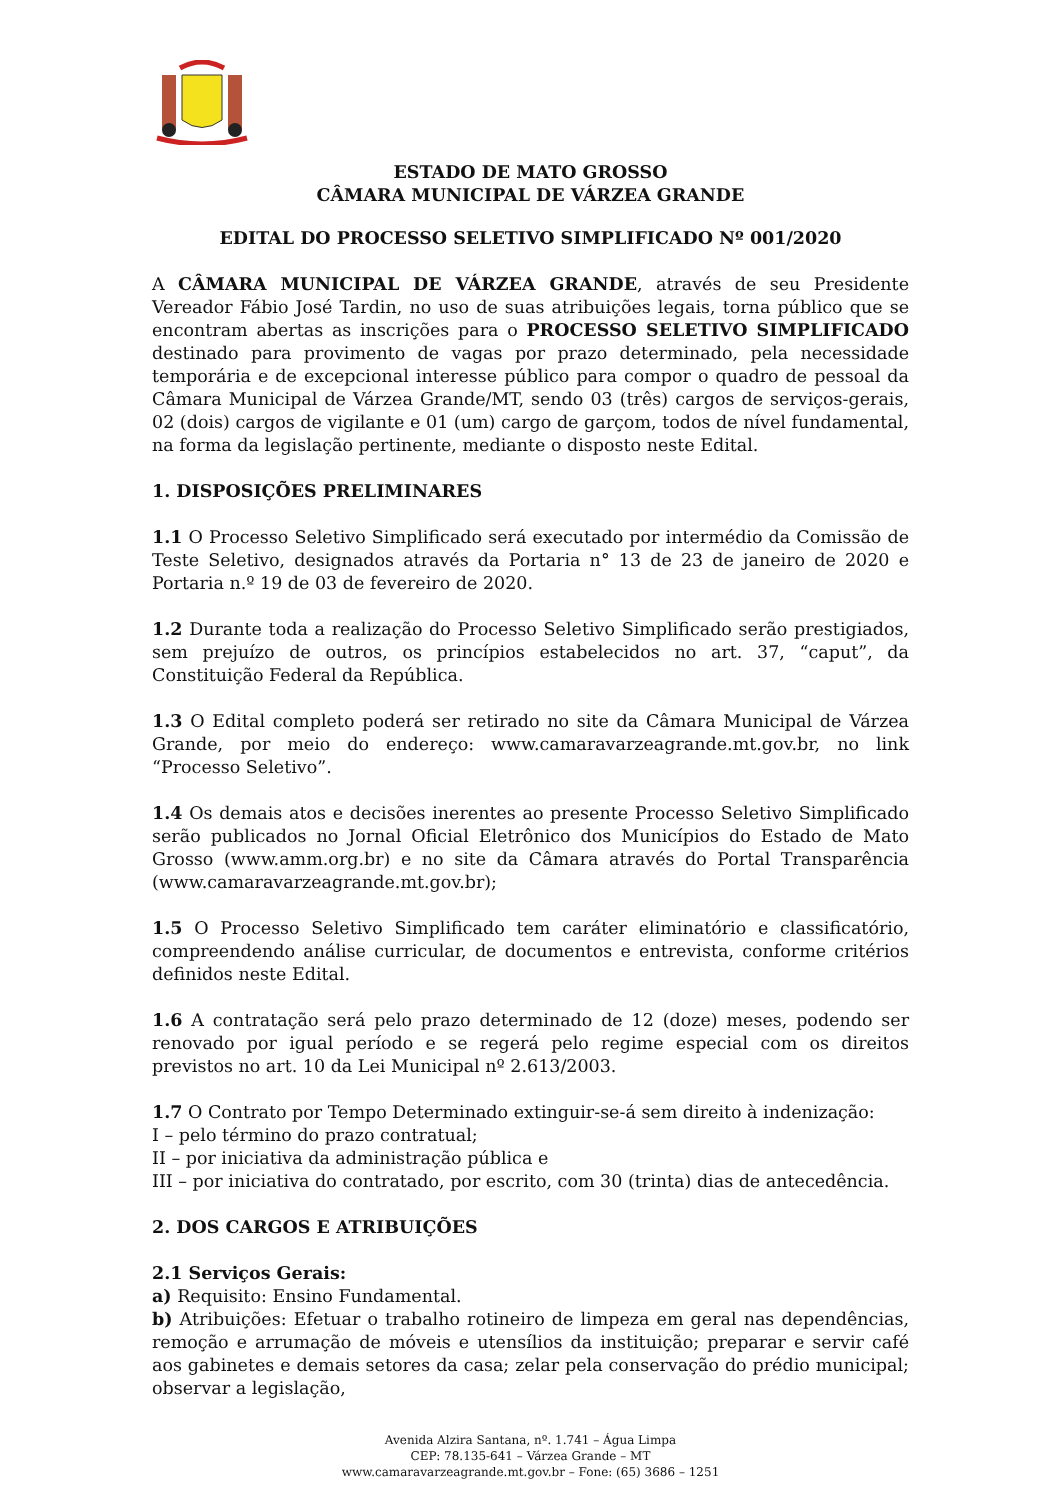ESTADO DE MATO GROSSO
CÂMARA MUNICIPAL DE VÁRZEA GRANDE
EDITAL DO PROCESSO SELETIVO SIMPLIFICADO Nº 001/2020
A CÂMARA MUNICIPAL DE VÁRZEA GRANDE, através de seu Presidente Vereador Fábio José Tardin, no uso de suas atribuições legais, torna público que se encontram abertas as inscrições para o PROCESSO SELETIVO SIMPLIFICADO destinado para provimento de vagas por prazo determinado, pela necessidade temporária e de excepcional interesse público para compor o quadro de pessoal da Câmara Municipal de Várzea Grande/MT, sendo 03 (três) cargos de serviços-gerais, 02 (dois) cargos de vigilante e 01 (um) cargo de garçom, todos de nível fundamental, na forma da legislação pertinente, mediante o disposto neste Edital.
1. DISPOSIÇÕES PRELIMINARES
1.1 O Processo Seletivo Simplificado será executado por intermédio da Comissão de Teste Seletivo, designados através da Portaria n° 13 de 23 de janeiro de 2020 e Portaria n.º 19 de 03 de fevereiro de 2020.
1.2 Durante toda a realização do Processo Seletivo Simplificado serão prestigiados, sem prejuízo de outros, os princípios estabelecidos no art. 37, “caput”, da Constituição Federal da República.
1.3 O Edital completo poderá ser retirado no site da Câmara Municipal de Várzea Grande, por meio do endereço: www.camaravarzeagrande.mt.gov.br, no link “Processo Seletivo”.
1.4 Os demais atos e decisões inerentes ao presente Processo Seletivo Simplificado serão publicados no Jornal Oficial Eletrônico dos Municípios do Estado de Mato Grosso (www.amm.org.br) e no site da Câmara através do Portal Transparência (www.camaravarzeagrande.mt.gov.br);
1.5 O Processo Seletivo Simplificado tem caráter eliminatório e classificatório, compreendendo análise curricular, de documentos e entrevista, conforme critérios definidos neste Edital.
1.6 A contratação será pelo prazo determinado de 12 (doze) meses, podendo ser renovado por igual período e se regerá pelo regime especial com os direitos previstos no art. 10 da Lei Municipal nº 2.613/2003.
1.7 O Contrato por Tempo Determinado extinguir-se-á sem direito à indenização:
I – pelo término do prazo contratual;
II – por iniciativa da administração pública e
III – por iniciativa do contratado, por escrito, com 30 (trinta) dias de antecedência.
2. DOS CARGOS E ATRIBUIÇÕES
2.1 Serviços Gerais:
a) Requisito: Ensino Fundamental.
b) Atribuições: Efetuar o trabalho rotineiro de limpeza em geral nas dependências, remoção e arrumação de móveis e utensílios da instituição; preparar e servir café aos gabinetes e demais setores da casa; zelar pela conservação do prédio municipal; observar a legislação,
Avenida Alzira Santana, nº. 1.741 – Água Limpa
CEP: 78.135-641 – Várzea Grande – MT
www.camaravarzeagrande.mt.gov.br – Fone: (65) 3686 – 1251